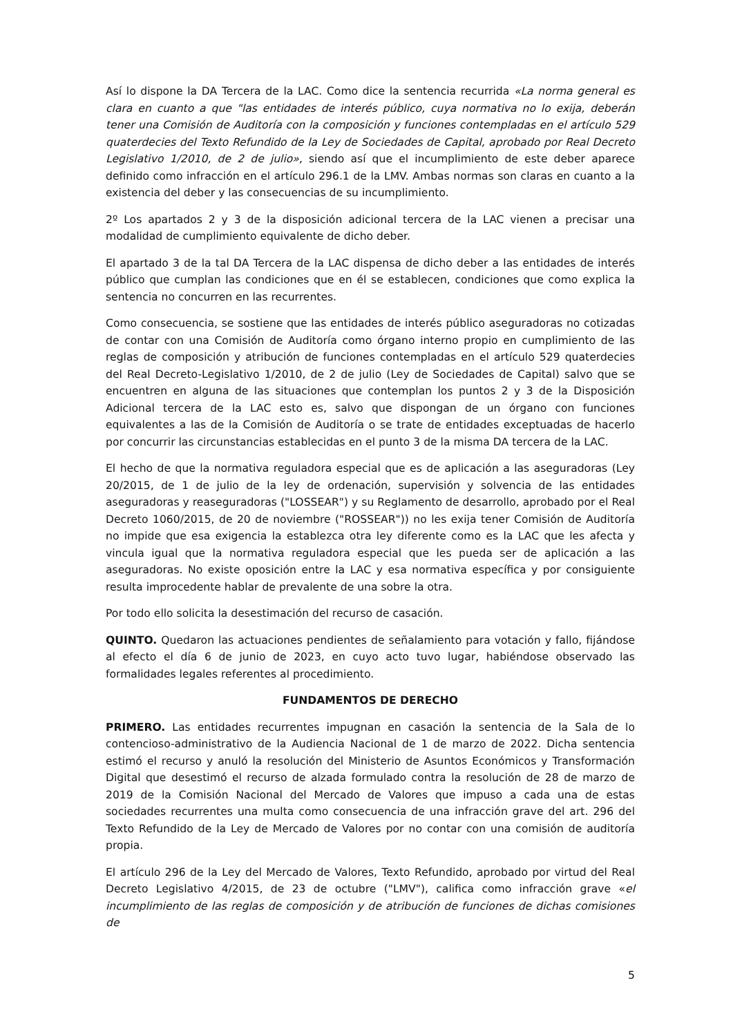Así lo dispone la DA Tercera de la LAC. Como dice la sentencia recurrida «La norma general es clara en cuanto a que "las entidades de interés público, cuya normativa no lo exija, deberán tener una Comisión de Auditoría con la composición y funciones contempladas en el artículo 529 quaterdecies del Texto Refundido de la Ley de Sociedades de Capital, aprobado por Real Decreto Legislativo 1/2010, de 2 de julio», siendo así que el incumplimiento de este deber aparece definido como infracción en el artículo 296.1 de la LMV. Ambas normas son claras en cuanto a la existencia del deber y las consecuencias de su incumplimiento.
2º Los apartados 2 y 3 de la disposición adicional tercera de la LAC vienen a precisar una modalidad de cumplimiento equivalente de dicho deber.
El apartado 3 de la tal DA Tercera de la LAC dispensa de dicho deber a las entidades de interés público que cumplan las condiciones que en él se establecen, condiciones que como explica la sentencia no concurren en las recurrentes.
Como consecuencia, se sostiene que las entidades de interés público aseguradoras no cotizadas de contar con una Comisión de Auditoría como órgano interno propio en cumplimiento de las reglas de composición y atribución de funciones contempladas en el artículo 529 quaterdecies del Real Decreto-Legislativo 1/2010, de 2 de julio (Ley de Sociedades de Capital) salvo que se encuentren en alguna de las situaciones que contemplan los puntos 2 y 3 de la Disposición Adicional tercera de la LAC esto es, salvo que dispongan de un órgano con funciones equivalentes a las de la Comisión de Auditoría o se trate de entidades exceptuadas de hacerlo por concurrir las circunstancias establecidas en el punto 3 de la misma DA tercera de la LAC.
El hecho de que la normativa reguladora especial que es de aplicación a las aseguradoras (Ley 20/2015, de 1 de julio de la ley de ordenación, supervisión y solvencia de las entidades aseguradoras y reaseguradoras ("LOSSEAR") y su Reglamento de desarrollo, aprobado por el Real Decreto 1060/2015, de 20 de noviembre ("ROSSEAR")) no les exija tener Comisión de Auditoría no impide que esa exigencia la establezca otra ley diferente como es la LAC que les afecta y vincula igual que la normativa reguladora especial que les pueda ser de aplicación a las aseguradoras. No existe oposición entre la LAC y esa normativa específica y por consiguiente resulta improcedente hablar de prevalente de una sobre la otra.
Por todo ello solicita la desestimación del recurso de casación.
QUINTO. Quedaron las actuaciones pendientes de señalamiento para votación y fallo, fijándose al efecto el día 6 de junio de 2023, en cuyo acto tuvo lugar, habiéndose observado las formalidades legales referentes al procedimiento.
FUNDAMENTOS DE DERECHO
PRIMERO. Las entidades recurrentes impugnan en casación la sentencia de la Sala de lo contencioso-administrativo de la Audiencia Nacional de 1 de marzo de 2022. Dicha sentencia estimó el recurso y anuló la resolución del Ministerio de Asuntos Económicos y Transformación Digital que desestimó el recurso de alzada formulado contra la resolución de 28 de marzo de 2019 de la Comisión Nacional del Mercado de Valores que impuso a cada una de estas sociedades recurrentes una multa como consecuencia de una infracción grave del art. 296 del Texto Refundido de la Ley de Mercado de Valores por no contar con una comisión de auditoría propia.
El artículo 296 de la Ley del Mercado de Valores, Texto Refundido, aprobado por virtud del Real Decreto Legislativo 4/2015, de 23 de octubre ("LMV"), califica como infracción grave «el incumplimiento de las reglas de composición y de atribución de funciones de dichas comisiones de
5